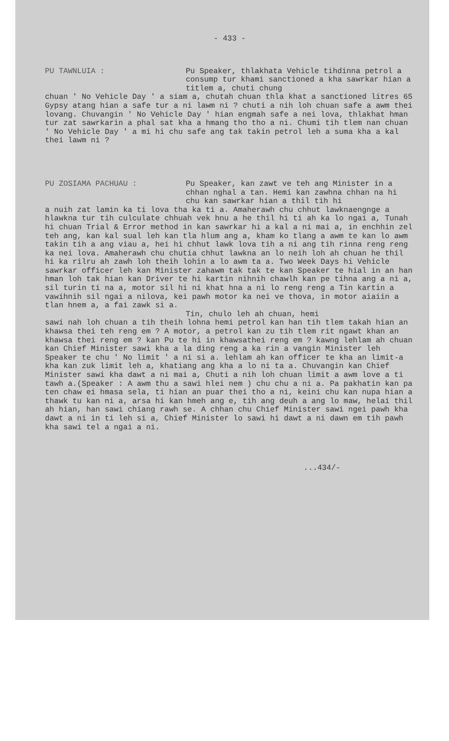- 433 -
PU TAWNLUIA : Pu Speaker, thlakhata Vehicle tihdinna petrol a consump tur khami sanctioned a kha sawrkar hian a titlem a, chuti chung
chuan ' No Vehicle Day ' a siam a, chutah chuan thla khat a sanctioned litres 65 Gypsy atang hian a safe tur a ni lawm ni ? chuti a nih loh chuan safe a awm thei lovang. Chuvangin ' No Vehicle Day ' hian engmah safe a nei lova, thlakhat hman tur zat sawrkarin a phal sat kha a hmang tho tho a ni. Chumi tih tlem nan chuan ' No Vehicle Day ' a mi hi chu safe ang tak takin petrol leh a suma kha a kal thei lawm ni ?
PU ZOSIAMA PACHUAU : Pu Speaker, kan zawt ve teh ang Minister in a chhan nghal a tan. Hemi kan zawhna chhan na hi chu kan sawrkar hian a thil tih hi
a nuih zat lamin ka ti lova tha ka ti a. Amaherawh chu chhut lawknaengnge a hlawkna tur tih culculate chhuah vek hnu a he thil hi ti ah ka lo ngai a, Tunah hi chuan Trial & Error method in kan sawrkar hi a kal a ni mai a, in enchhin zel teh ang, kan kal sual leh kan tla hlum ang a, kham ko tlang a awm te kan lo awm takin tih a ang viau a, hei hi chhut lawk lova tih a ni ang tih rinna reng reng ka nei lova. Amaherawh chu chutia chhut lawkna an lo neih loh ah chuan he thil hi ka rilru ah zawh loh theih lohin a lo awm ta a. Two Week Days hi Vehicle sawrkar officer leh kan Minister zahawm tak tak te kan Speaker te hial in an han hman loh tak hian kan Driver te hi kartin nihnih chawlh kan pe tihna ang a ni a, sil turin ti na a, motor sil hi ni khat hna a ni lo reng reng a Tin kartin a vawihnih sil ngai a nilova, kei pawh motor ka nei ve thova, in motor aiaiin a tlan hnem a, a fai zawk si a.
Tin, chulo leh ah chuan, hemi
sawi nah loh chuan a tih theih lohna hemi petrol kan han tih tlem takah hian an khawsa thei teh reng em ? A motor, a petrol kan zu tih tlem rit ngawt khan an khawsa thei reng em ? kan Pu te hi in khawsathei reng em ? kawng lehlam ah chuan kan Chief Minister sawi kha a la ding reng a ka rin a vangin Minister leh Speaker te chu ' No limit ' a ni si a. lehlam ah kan officer te kha an limit-a kha kan zuk limit leh a, khatiang ang kha a lo ni ta a. Chuvangin kan Chief Minister sawi kha dawt a ni mai a, Chuti a nih loh chuan limit a awm love a ti tawh a.(Speaker : A awm thu a sawi hlei nem ) chu chu a ni a. Pa pakhatin kan pa ten chaw ei hmasa sela, ti hian an puar thei tho a ni, keini chu kan nupa hian a thawk tu kan ni a, arsa hi kan hmeh ang e, tih ang deuh a ang lo maw, helai thil ah hian, han sawi chiang rawh se. A chhan chu Chief Minister sawi ngei pawh kha dawt a ni in ti leh si a, Chief Minister lo sawi hi dawt a ni dawn em tih pawh kha sawi tel a ngai a ni.
...434/-